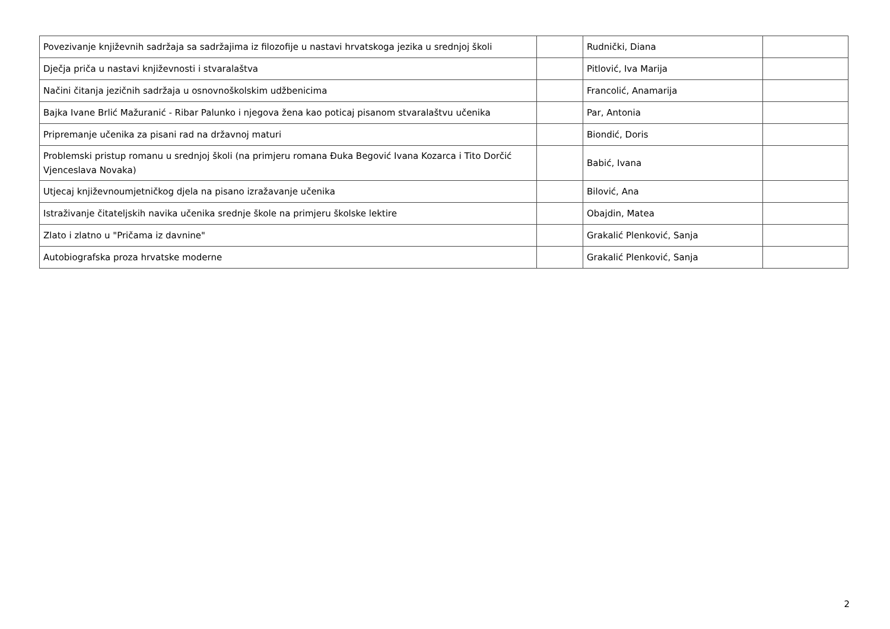| Povezivanje književnih sadržaja sa sadržajima iz filozofije u nastavi hrvatskoga jezika u srednjoj školi | | Rudnički, Diana | |
| Dječja priča u nastavi književnosti i stvaralaštva | | Pitlović, Iva Marija | |
| Načini čitanja jezičnih sadržaja u osnovnoškolskim udžbenicima | | Francolić, Anamarija | |
| Bajka Ivane Brlić Mažuranić - Ribar Palunko i njegova žena kao poticaj pisanom stvaralaštvu učenika | | Par, Antonia | |
| Pripremanje učenika za pisani rad na državnoj maturi | | Biondić, Doris | |
| Problemski pristup romanu u srednjoj školi (na primjeru romana Đuka Begović Ivana Kozarca i Tito Dorčić Vjenceslava Novaka) | | Babić, Ivana | |
| Utjecaj književnoumjetničkog djela na pisano izražavanje učenika | | Bilović, Ana | |
| Istraživanje čitateljskih navika učenika srednje škole na primjeru školske lektire | | Obajdin, Matea | |
| Zlato i zlatno u "Pričama iz davnine" | | Grakalić Plenković, Sanja | |
| Autobiografska proza hrvatske moderne | | Grakalić Plenković, Sanja | |
2